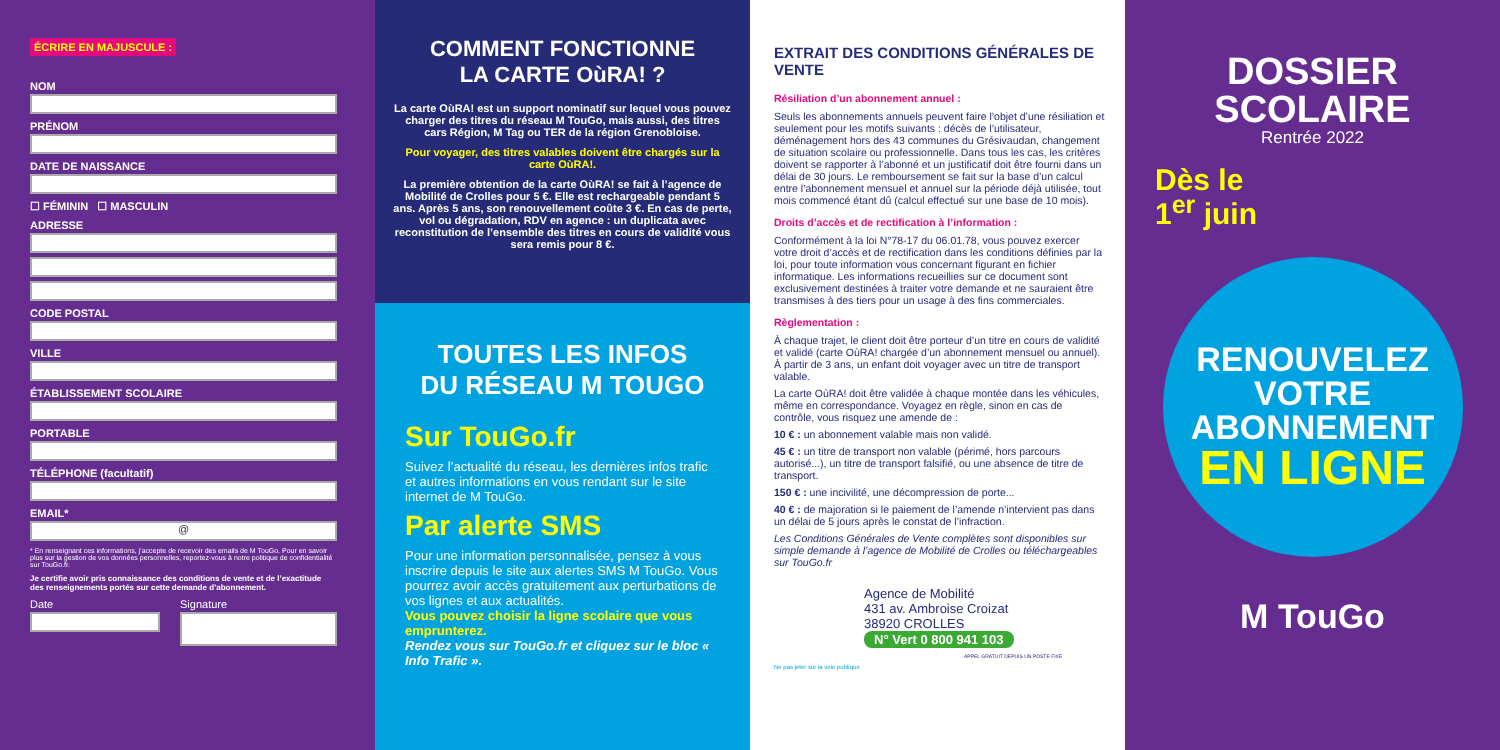ÉCRIRE EN MAJUSCULE :
NOM
PRÉNOM
DATE DE NAISSANCE
☐ FÉMININ ☐ MASCULIN
ADRESSE
CODE POSTAL
VILLE
ÉTABLISSEMENT SCOLAIRE
PORTABLE
TÉLÉPHONE (facultatif)
EMAIL*
@
* En renseignant ces informations, j’accepte de recevoir des emails de M TouGo. Pour en savoir plus sur la gestion de vos données personnelles, reportez-vous à notre politique de confidentialité sur TouGo.fr.
Je certifie avoir pris connaissance des conditions de vente et de l’exactitude des renseignements portés sur cette demande d’abonnement.
Date Signature
COMMENT FONCTIONNE
LA CARTE OùRA! ?
La carte OùRA! est un support nominatif sur lequel vous pouvez charger des titres du réseau M TouGo, mais aussi, des titres cars Région, M Tag ou TER de la région Grenobloise.
Pour voyager, des titres valables doivent être chargés sur la carte OùRA!.
La première obtention de la carte OùRA! se fait à l’agence de Mobilité de Crolles pour 5 €. Elle est rechargeable pendant 5 ans. Après 5 ans, son renouvellement coûte 3 €. En cas de perte, vol ou dégradation, RDV en agence : un duplicata avec reconstitution de l’ensemble des titres en cours de validité vous sera remis pour 8 €.
TOUTES LES INFOS
DU RÉSEAU M TOUGO
Sur TouGo.fr
Suivez l’actualité du réseau, les dernières infos trafic et autres informations en vous rendant sur le site internet de M TouGo.
Par alerte SMS
Pour une information personnalisée, pensez à vous inscrire depuis le site aux alertes SMS M TouGo. Vous pourrez avoir accès gratuitement aux perturbations de vos lignes et aux actualités.
Vous pouvez choisir la ligne scolaire que vous emprunterez.
Rendez vous sur TouGo.fr et cliquez sur le bloc « Info Trafic ».
EXTRAIT DES CONDITIONS GÉNÉRALES DE VENTE
Résiliation d’un abonnement annuel :
Seuls les abonnements annuels peuvent faire l’objet d’une résiliation et seulement pour les motifs suivants : décès de l’utilisateur, déménagement hors des 43 communes du Grésivaudan, changement de situation scolaire ou professionnelle. Dans tous les cas, les critères doivent se rapporter à l’abonné et un justificatif doit être fourni dans un délai de 30 jours. Le remboursement se fait sur la base d’un calcul entre l’abonnement mensuel et annuel sur la période déjà utilisée, tout mois commencé étant dû (calcul effectué sur une base de 10 mois).
Droits d’accès et de rectification à l’information :
Conformément à la loi N°78-17 du 06.01.78, vous pouvez exercer votre droit d’accès et de rectification dans les conditions définies par la loi, pour toute information vous concernant figurant en fichier informatique. Les informations recueillies sur ce document sont exclusivement destinées à traiter votre demande et ne sauraient être transmises à des tiers pour un usage à des fins commerciales.
Règlementation :
À chaque trajet, le client doit être porteur d’un titre en cours de validité et validé (carte OùRA! chargée d’un abonnement mensuel ou annuel). À partir de 3 ans, un enfant doit voyager avec un titre de transport valable.
La carte OùRA! doit être validée à chaque montée dans les véhicules, même en correspondance. Voyagez en règle, sinon en cas de contrôle, vous risquez une amende de :
10 € : un abonnement valable mais non validé.
45 € : un titre de transport non valable (périmé, hors parcours autorisé...), un titre de transport falsifié, ou une absence de titre de transport.
150 € : une incivilité, une décompression de porte...
40 € : de majoration si le paiement de l’amende n’intervient pas dans un délai de 5 jours après le constat de l’infraction.
Les Conditions Générales de Vente complètes sont disponibles sur simple demande à l’agence de Mobilité de Crolles ou téléchargeables sur TouGo.fr
Agence de Mobilité
431 av. Ambroise Croizat
38920 CROLLES
N° Vert 0 800 941 103
APPEL GRATUIT DEPUIS UN POSTE FIXE
Ne pas jeter sur la voie publique
DOSSIER
SCOLAIRE
Rentrée 2022
Dès le
1<sup>er</sup> juin
RENOUVELEZ
VOTRE
ABONNEMENT
EN LIGNE
M TouGo